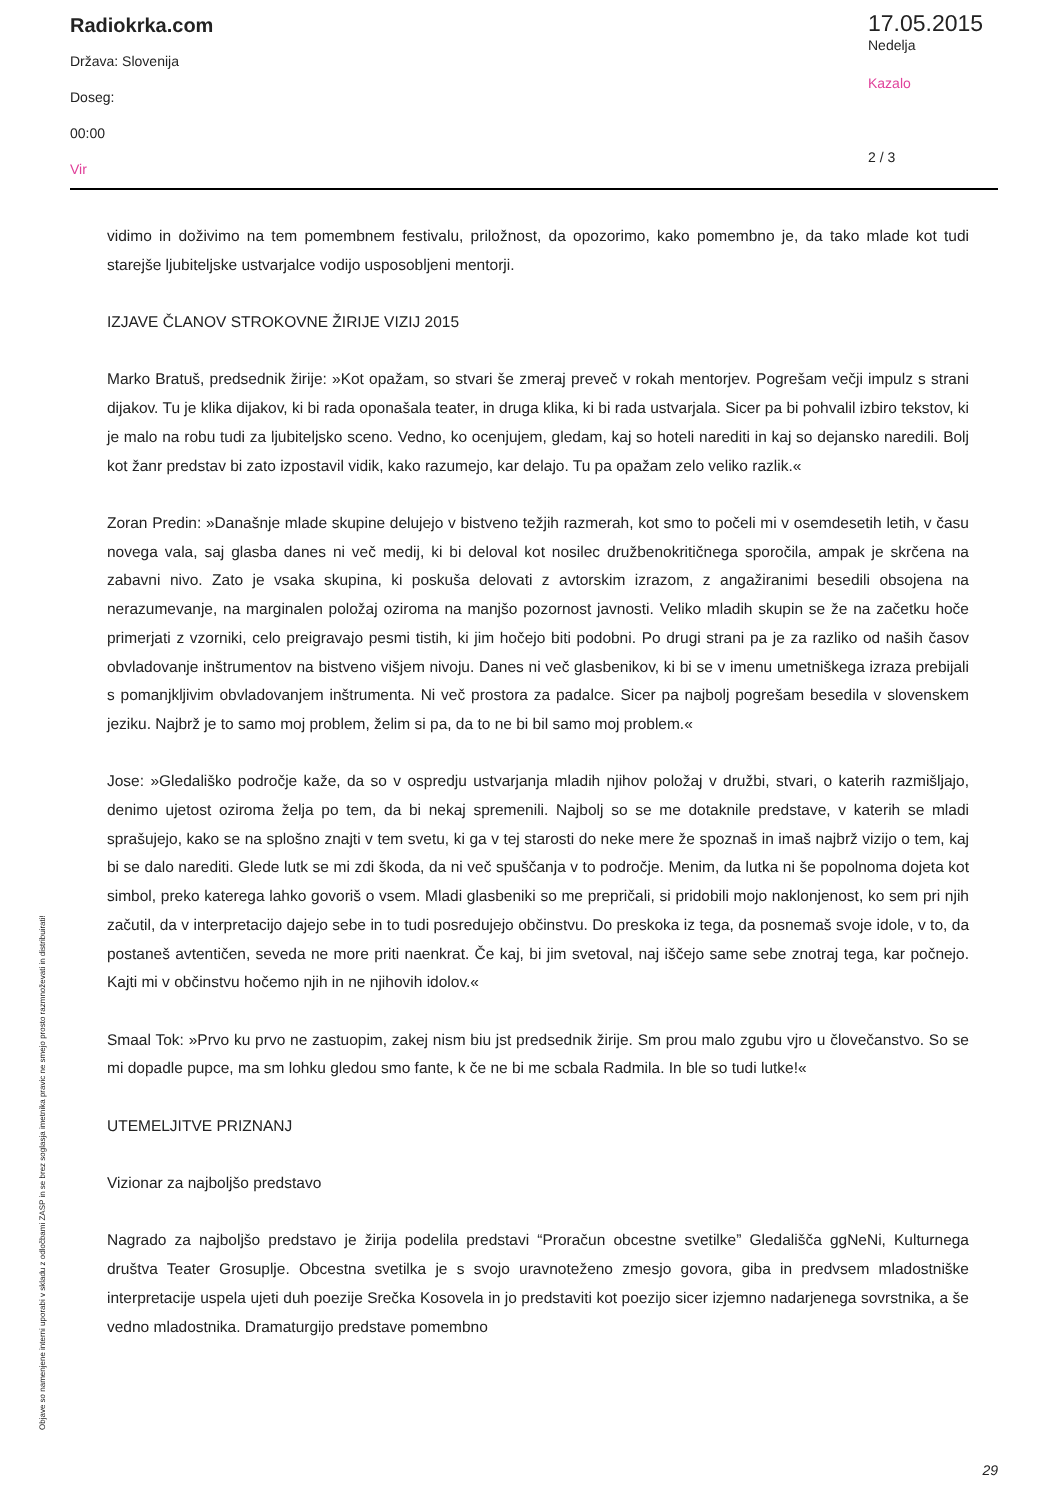Radiokrka.com
Država: Slovenija
Doseg:
00:00
Vir
17.05.2015
Nedelja
Kazalo
2 / 3
vidimo in doživimo na tem pomembnem festivalu, priložnost, da opozorimo, kako pomembno je, da tako mlade kot tudi starejše ljubiteljske ustvarjalce vodijo usposobljeni mentorji.
IZJAVE ČLANOV STROKOVNE ŽIRIJE VIZIJ 2015
Marko Bratuš, predsednik žirije: »Kot opažam, so stvari še zmeraj preveč v rokah mentorjev. Pogrešam večji impulz s strani dijakov. Tu je klika dijakov, ki bi rada oponašala teater, in druga klika, ki bi rada ustvarjala. Sicer pa bi pohvalil izbiro tekstov, ki je malo na robu tudi za ljubiteljsko sceno. Vedno, ko ocenjujem, gledam, kaj so hoteli narediti in kaj so dejansko naredili. Bolj kot žanr predstav bi zato izpostavil vidik, kako razumejo, kar delajo. Tu pa opažam zelo veliko razlik.«
Zoran Predin: »Današnje mlade skupine delujejo v bistveno težjih razmerah, kot smo to počeli mi v osemdesetih letih, v času novega vala, saj glasba danes ni več medij, ki bi deloval kot nosilec družbenokritičnega sporočila, ampak je skrčena na zabavni nivo. Zato je vsaka skupina, ki poskuša delovati z avtorskim izrazom, z angažiranimi besedili obsojena na nerazumevanje, na marginalen položaj oziroma na manjšo pozornost javnosti. Veliko mladih skupin se že na začetku hoče primerjati z vzorniki, celo preigravajo pesmi tistih, ki jim hočejo biti podobni. Po drugi strani pa je za razliko od naših časov obvladovanje inštrumentov na bistveno višjem nivoju. Danes ni več glasbenikov, ki bi se v imenu umetniškega izraza prebijali s pomanjkljivim obvladovanjem inštrumenta. Ni več prostora za padalce. Sicer pa najbolj pogrešam besedila v slovenskem jeziku. Najbrž je to samo moj problem, želim si pa, da to ne bi bil samo moj problem.«
Jose: »Gledališko področje kaže, da so v ospredju ustvarjanja mladih njihov položaj v družbi, stvari, o katerih razmišljajo, denimo ujetost oziroma želja po tem, da bi nekaj spremenili. Najbolj so se me dotaknile predstave, v katerih se mladi sprašujejo, kako se na splošno znajti v tem svetu, ki ga v tej starosti do neke mere že spoznaš in imaš najbrž vizijo o tem, kaj bi se dalo narediti. Glede lutk se mi zdi škoda, da ni več spuščanja v to področje. Menim, da lutka ni še popolnoma dojeta kot simbol, preko katerega lahko govoriš o vsem. Mladi glasbeniki so me prepričali, si pridobili mojo naklonjenost, ko sem pri njih začutil, da v interpretacijo dajejo sebe in to tudi posredujejo občinstvu. Do preskoka iz tega, da posnemaš svoje idole, v to, da postaneš avtentičen, seveda ne more priti naenkrat. Če kaj, bi jim svetoval, naj iščejo same sebe znotraj tega, kar počnejo. Kajti mi v občinstvu hočemo njih in ne njihovih idolov.«
Smaal Tok: »Prvo ku prvo ne zastuopim, zakej nism biu jst predsednik žirije. Sm prou malo zgubu vjro u človečanstvo. So se mi dopadle pupce, ma sm lohku gledou smo fante, k če ne bi me scbala Radmila. In ble so tudi lutke!«
UTEMELJITVE PRIZNANJ
Vizionar za najboljšo predstavo
Nagrado za najboljšo predstavo je žirija podelila predstavi “Proračun obcestne svetilke” Gledališča ggNeNi, Kulturnega društva Teater Grosuplje. Obcestna svetilka je s svojo uravnoteženo zmesjo govora, giba in predvsem mladostniške interpretacije uspela ujeti duh poezije Srečka Kosovela in jo predstaviti kot poezijo sicer izjemno nadarjenega sovrstnika, a še vedno mladostnika. Dramaturgijo predstave pomembno
Objave so namenjene interni uporabi v skladu z odločbami ZASP in se brez soglasja imetnika pravic ne smejo prosto razmnoževati in distribuirati!
29